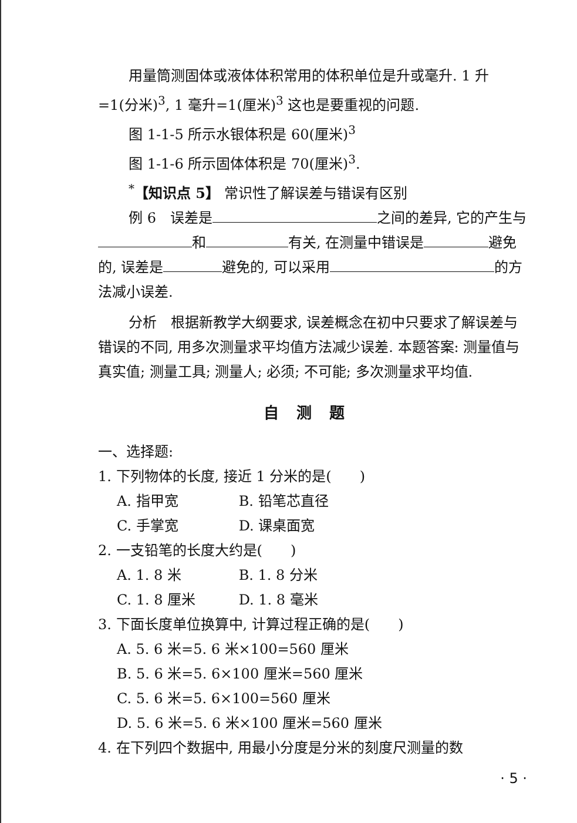用量筒测固体或液体体积常用的体积单位是升或毫升. 1 升=1(分米)<sup>3</sup>, 1 毫升=1(厘米)<sup>3</sup> 这也是要重视的问题.
图 1-1-5 所示水银体积是 60(厘米)<sup>3</sup>
图 1-1-6 所示固体体积是 70(厘米)<sup>3</sup>.
<sup>*</sup>【知识点 5】 常识性了解误差与错误有区别
例 6　误差是 之间的差异, 它的产生与 和 有关, 在测量中错误是 避免的, 误差是 避免的, 可以采用 的方法减小误差.
分析　根据新教学大纲要求, 误差概念在初中只要求了解误差与错误的不同, 用多次测量求平均值方法减少误差. 本题答案: 测量值与真实值; 测量工具; 测量人; 必须; 不可能; 多次测量求平均值.
自测题
一、选择题:
1. 下列物体的长度, 接近 1 分米的是(　　)
A. 指甲宽 B. 铅笔芯直径
C. 手掌宽 D. 课桌面宽
2. 一支铅笔的长度大约是(　　)
A. 1. 8 米 B. 1. 8 分米
C. 1. 8 厘米 D. 1. 8 毫米
3. 下面长度单位换算中, 计算过程正确的是(　　)
A. 5. 6 米=5. 6 米×100=560 厘米
B. 5. 6 米=5. 6×100 厘米=560 厘米
C. 5. 6 米=5. 6×100=560 厘米
D. 5. 6 米=5. 6 米×100 厘米=560 厘米
4. 在下列四个数据中, 用最小分度是分米的刻度尺测量的数
· 5 ·